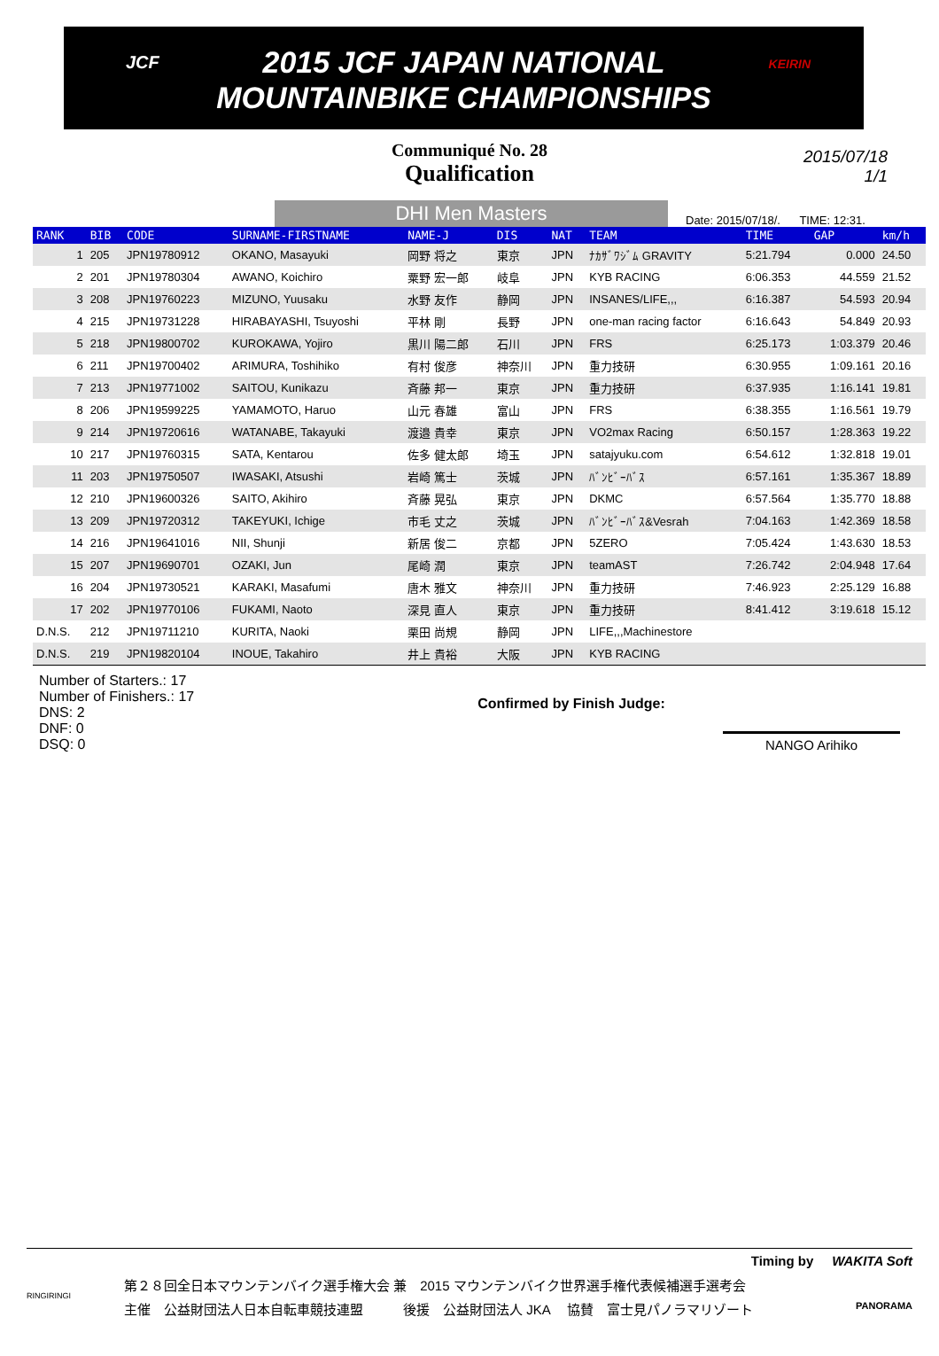JCF 2015 JCF JAPAN NATIONAL
MOUNTAINBIKE CHAMPIONSHIPS
KEIRIN
Communiqué No. 28
Qualification
2015/07/18
1/1
DHI Men Masters
Date: 2015/07/18/. TIME: 12:31.
| RANK | BIB | CODE | SURNAME-FIRSTNAME | NAME-J | DIS | NAT | TEAM | TIME | GAP | km/h |
| --- | --- | --- | --- | --- | --- | --- | --- | --- | --- | --- |
| 1 | 205 | JPN19780912 | OKANO, Masayuki | 岡野 将之 | 東京 | JPN | ﾅｶｻﾞﾜｼﾞﾑ GRAVITY | 5:21.794 | 0.000 | 24.50 |
| 2 | 201 | JPN19780304 | AWANO, Koichiro | 粟野 宏一郎 | 岐阜 | JPN | KYB RACING | 6:06.353 | 44.559 | 21.52 |
| 3 | 208 | JPN19760223 | MIZUNO, Yuusaku | 水野 友作 | 静岡 | JPN | INSANES/LIFE,,, | 6:16.387 | 54.593 | 20.94 |
| 4 | 215 | JPN19731228 | HIRABAYASHI, Tsuyoshi | 平林 剛 | 長野 | JPN | one-man racing factor | 6:16.643 | 54.849 | 20.93 |
| 5 | 218 | JPN19800702 | KUROKAWA, Yojiro | 黒川 陽二郎 | 石川 | JPN | FRS | 6:25.173 | 1:03.379 | 20.46 |
| 6 | 211 | JPN19700402 | ARIMURA, Toshihiko | 有村 俊彦 | 神奈川 | JPN | 重力技研 | 6:30.955 | 1:09.161 | 20.16 |
| 7 | 213 | JPN19771002 | SAITOU, Kunikazu | 斉藤 邦一 | 東京 | JPN | 重力技研 | 6:37.935 | 1:16.141 | 19.81 |
| 8 | 206 | JPN19599225 | YAMAMOTO, Haruo | 山元 春雄 | 富山 | JPN | FRS | 6:38.355 | 1:16.561 | 19.79 |
| 9 | 214 | JPN19720616 | WATANABE, Takayuki | 渡邉 貴幸 | 東京 | JPN | VO2max Racing | 6:50.157 | 1:28.363 | 19.22 |
| 10 | 217 | JPN19760315 | SATA, Kentarou | 佐多 健太郎 | 埼玉 | JPN | satajyuku.com | 6:54.612 | 1:32.818 | 19.01 |
| 11 | 203 | JPN19750507 | IWASAKI, Atsushi | 岩崎 篤士 | 茨城 | JPN | ﾊﾞﾝﾋﾞｰﾊﾞｽ | 6:57.161 | 1:35.367 | 18.89 |
| 12 | 210 | JPN19600326 | SAITO, Akihiro | 斉藤 晃弘 | 東京 | JPN | DKMC | 6:57.564 | 1:35.770 | 18.88 |
| 13 | 209 | JPN19720312 | TAKEYUKI, Ichige | 市毛 丈之 | 茨城 | JPN | ﾊﾞﾝﾋﾞｰﾊﾞｽ&Vesrah | 7:04.163 | 1:42.369 | 18.58 |
| 14 | 216 | JPN19641016 | NII, Shunji | 新居 俊二 | 京都 | JPN | 5ZERO | 7:05.424 | 1:43.630 | 18.53 |
| 15 | 207 | JPN19690701 | OZAKI, Jun | 尾崎 潤 | 東京 | JPN | teamAST | 7:26.742 | 2:04.948 | 17.64 |
| 16 | 204 | JPN19730521 | KARAKI, Masafumi | 唐木 雅文 | 神奈川 | JPN | 重力技研 | 7:46.923 | 2:25.129 | 16.88 |
| 17 | 202 | JPN19770106 | FUKAMI, Naoto | 深見 直人 | 東京 | JPN | 重力技研 | 8:41.412 | 3:19.618 | 15.12 |
| D.N.S. | 212 | JPN19711210 | KURITA, Naoki | 栗田 尚規 | 静岡 | JPN | LIFE,,,Machinestore | | | |
| D.N.S. | 219 | JPN19820104 | INOUE, Takahiro | 井上 貴裕 | 大阪 | JPN | KYB RACING | | | |
Number of Starters.: 17
Number of Finishers.: 17
DNS: 2
DNF: 0
DSQ: 0
Confirmed by Finish Judge:
NANGO Arihiko
Timing by WAKITA Soft
第２８回全日本マウンテンバイク選手権大会 兼　2015 マウンテンバイク世界選手権代表候補選手選考会
主催　公益財団法人日本自転車競技連盟　　　後援　公益財団法人 JKA　 協賛　富士見パノラマリゾート
RINGIRINGI
PANORAMA